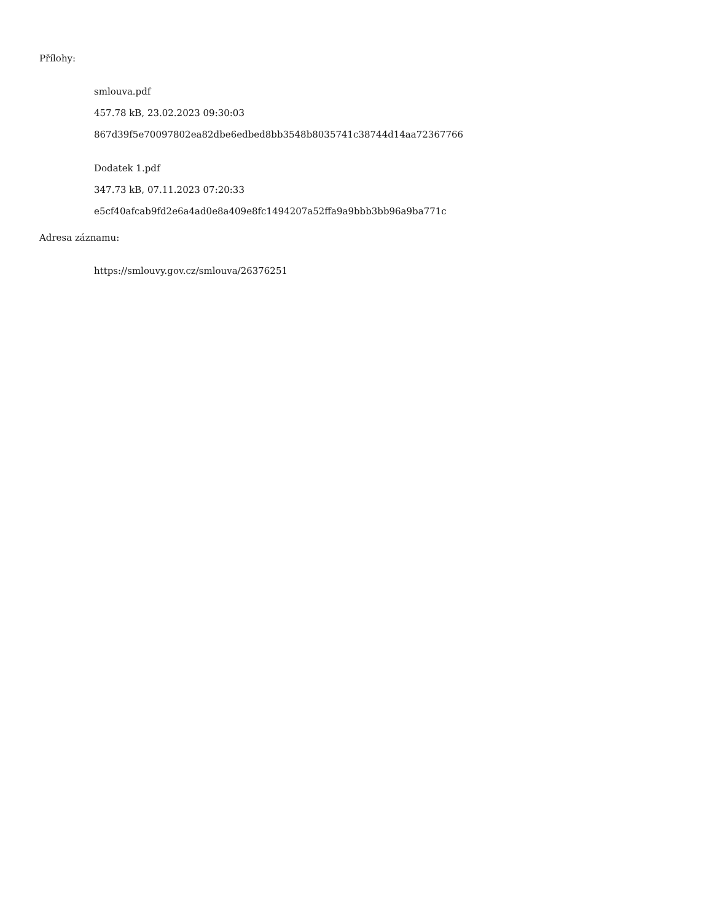Přílohy:
smlouva.pdf
457.78 kB, 23.02.2023 09:30:03
867d39f5e70097802ea82dbe6edbed8bb3548b8035741c38744d14aa72367766
Dodatek 1.pdf
347.73 kB, 07.11.2023 07:20:33
e5cf40afcab9fd2e6a4ad0e8a409e8fc1494207a52ffa9a9bbb3bb96a9ba771c
Adresa záznamu:
https://smlouvy.gov.cz/smlouva/26376251